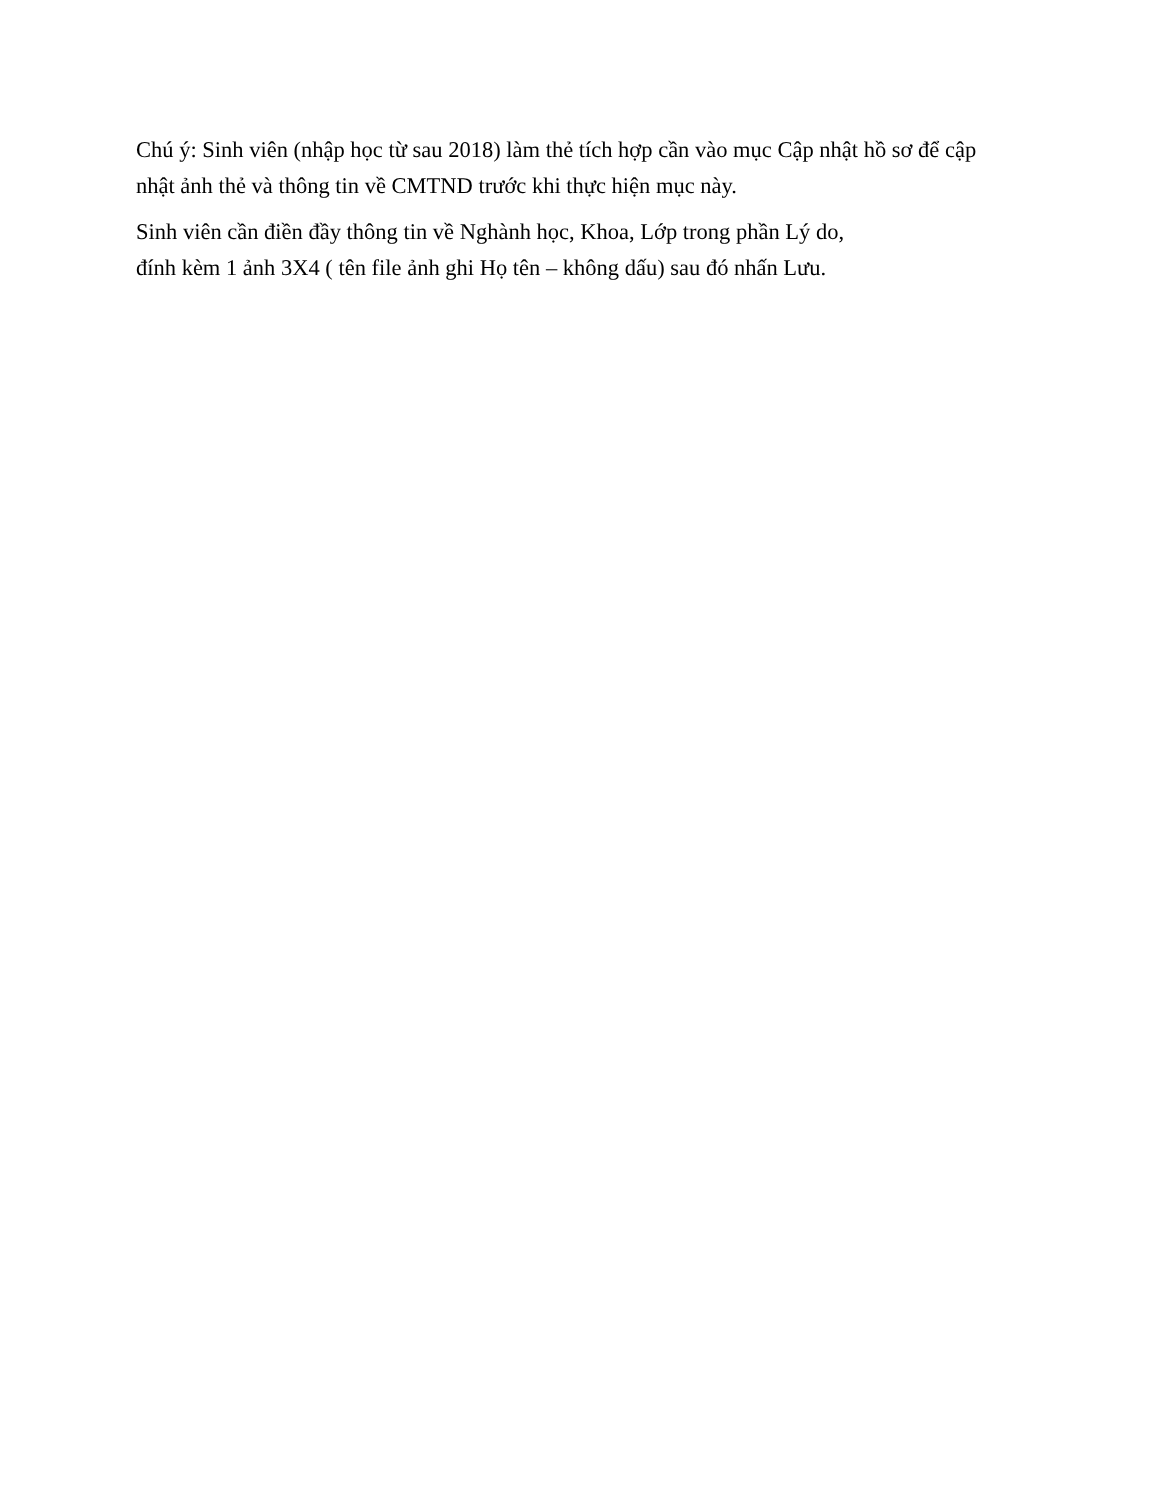Chú ý: Sinh viên (nhập học từ sau 2018) làm thẻ tích hợp cần vào mục Cập nhật hồ sơ để cập nhật ảnh thẻ và thông tin về CMTND trước khi thực hiện mục này.
Sinh viên cần điền đầy thông tin về Nghành học, Khoa, Lớp trong phần Lý do,
đính kèm 1 ảnh 3X4 ( tên file ảnh ghi Họ tên – không dấu) sau đó nhấn Lưu.